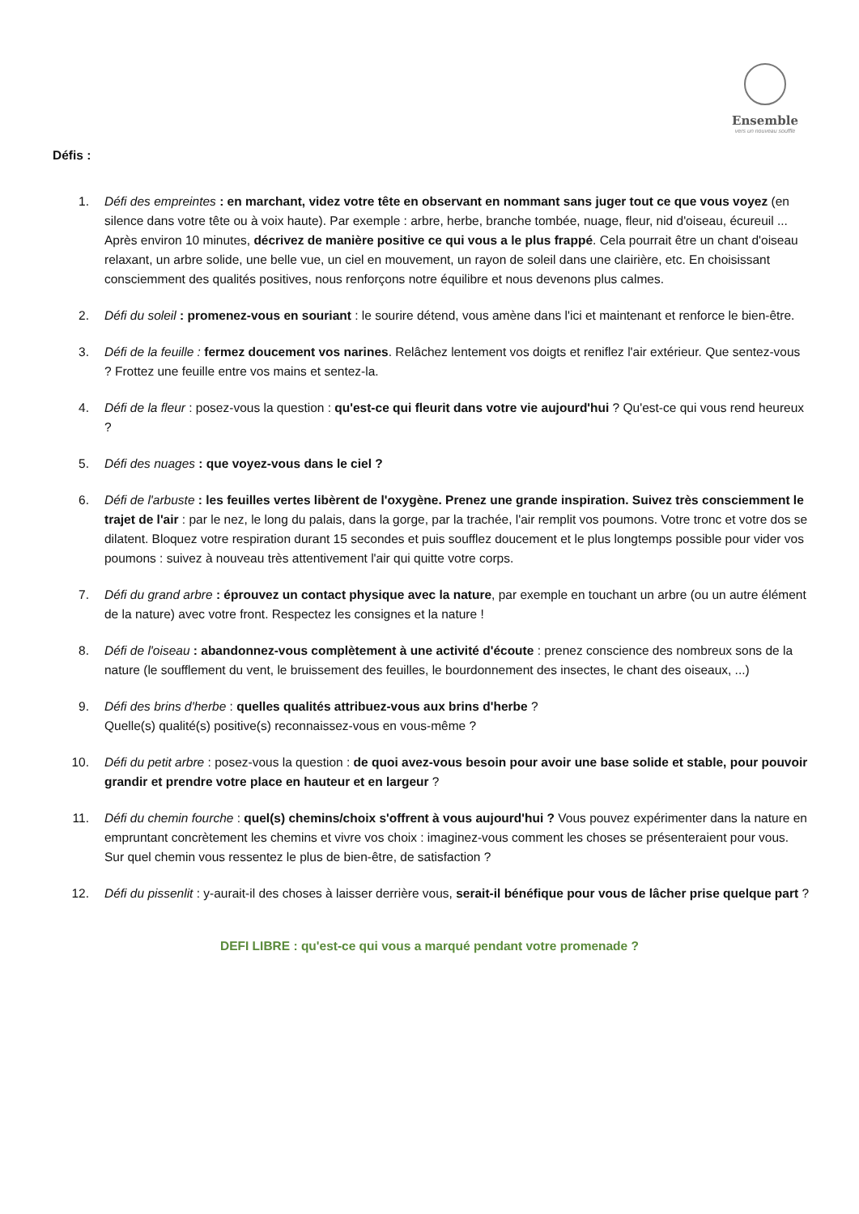Ensemble
vers un nouveau souffle
Défis :
1. Défi des empreintes : en marchant, videz votre tête en observant en nommant sans juger tout ce que vous voyez (en silence dans votre tête ou à voix haute). Par exemple : arbre, herbe, branche tombée, nuage, fleur, nid d'oiseau, écureuil ... Après environ 10 minutes, décrivez de manière positive ce qui vous a le plus frappé. Cela pourrait être un chant d'oiseau relaxant, un arbre solide, une belle vue, un ciel en mouvement, un rayon de soleil dans une clairière, etc. En choisissant consciemment des qualités positives, nous renforçons notre équilibre et nous devenons plus calmes.
2. Défi du soleil : promenez-vous en souriant : le sourire détend, vous amène dans l'ici et maintenant et renforce le bien-être.
3. Défi de la feuille : fermez doucement vos narines. Relâchez lentement vos doigts et reniflez l'air extérieur. Que sentez-vous ? Frottez une feuille entre vos mains et sentez-la.
4. Défi de la fleur : posez-vous la question : qu'est-ce qui fleurit dans votre vie aujourd'hui ? Qu'est-ce qui vous rend heureux ?
5. Défi des nuages : que voyez-vous dans le ciel ?
6. Défi de l'arbuste : les feuilles vertes libèrent de l'oxygène. Prenez une grande inspiration. Suivez très consciemment le trajet de l'air : par le nez, le long du palais, dans la gorge, par la trachée, l'air remplit vos poumons. Votre tronc et votre dos se dilatent. Bloquez votre respiration durant 15 secondes et puis soufflez doucement et le plus longtemps possible pour vider vos poumons : suivez à nouveau très attentivement l'air qui quitte votre corps.
7. Défi du grand arbre : éprouvez un contact physique avec la nature, par exemple en touchant un arbre (ou un autre élément de la nature) avec votre front. Respectez les consignes et la nature !
8. Défi de l'oiseau : abandonnez-vous complètement à une activité d'écoute : prenez conscience des nombreux sons de la nature (le soufflement du vent, le bruissement des feuilles, le bourdonnement des insectes, le chant des oiseaux, ...)
9. Défi des brins d'herbe : quelles qualités attribuez-vous aux brins d'herbe ?
Quelle(s) qualité(s) positive(s) reconnaissez-vous en vous-même ?
10. Défi du petit arbre : posez-vous la question : de quoi avez-vous besoin pour avoir une base solide et stable, pour pouvoir grandir et prendre votre place en hauteur et en largeur ?
11. Défi du chemin fourche : quel(s) chemins/choix s'offrent à vous aujourd'hui ? Vous pouvez expérimenter dans la nature en empruntant concrètement les chemins et vivre vos choix : imaginez-vous comment les choses se présenteraient pour vous. Sur quel chemin vous ressentez le plus de bien-être, de satisfaction ?
12. Défi du pissenlit : y-aurait-il des choses à laisser derrière vous, serait-il bénéfique pour vous de lâcher prise quelque part ?
DEFI LIBRE : qu'est-ce qui vous a marqué pendant votre promenade ?